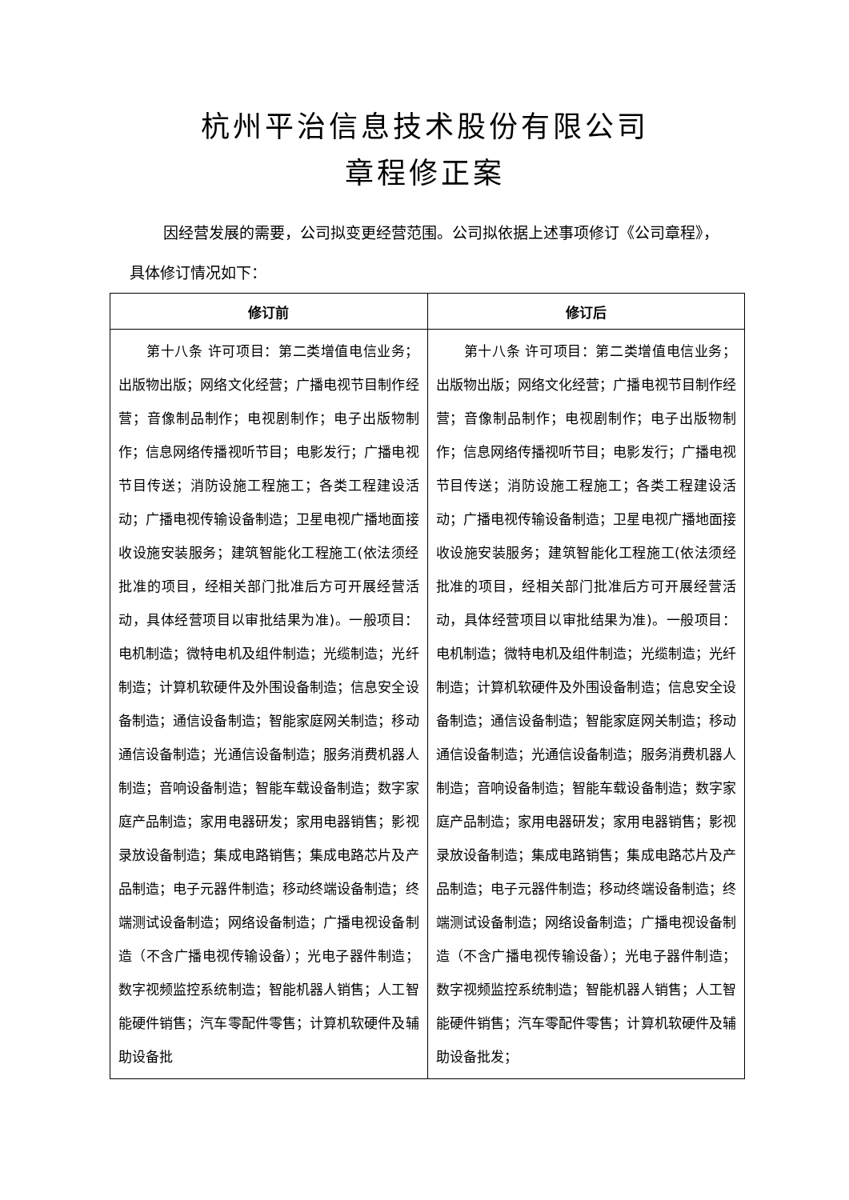杭州平治信息技术股份有限公司
章程修正案
因经营发展的需要，公司拟变更经营范围。公司拟依据上述事项修订《公司章程》，具体修订情况如下：
| 修订前 | 修订后 |
| --- | --- |
| 第十八条 许可项目：第二类增值电信业务；出版物出版；网络文化经营；广播电视节目制作经营；音像制品制作；电视剧制作；电子出版物制作；信息网络传播视听节目；电影发行；广播电视节目传送；消防设施工程施工；各类工程建设活动；广播电视传输设备制造；卫星电视广播地面接收设施安装服务；建筑智能化工程施工(依法须经批准的项目，经相关部门批准后方可开展经营活动，具体经营项目以审批结果为准)。一般项目：电机制造；微特电机及组件制造；光缆制造；光纤制造；计算机软硬件及外围设备制造；信息安全设备制造；通信设备制造；智能家庭网关制造；移动通信设备制造；光通信设备制造；服务消费机器人制造；音响设备制造；智能车载设备制造；数字家庭产品制造；家用电器研发；家用电器销售；影视录放设备制造；集成电路销售；集成电路芯片及产品制造；电子元器件制造；移动终端设备制造；终端测试设备制造；网络设备制造；广播电视设备制造（不含广播电视传输设备）；光电子器件制造；数字视频监控系统制造；智能机器人销售；人工智能硬件销售；汽车零配件零售；计算机软硬件及辅助设备批 | 第十八条 许可项目：第二类增值电信业务；出版物出版；网络文化经营；广播电视节目制作经营；音像制品制作；电视剧制作；电子出版物制作；信息网络传播视听节目；电影发行；广播电视节目传送；消防设施工程施工；各类工程建设活动；广播电视传输设备制造；卫星电视广播地面接收设施安装服务；建筑智能化工程施工(依法须经批准的项目，经相关部门批准后方可开展经营活动，具体经营项目以审批结果为准)。一般项目：电机制造；微特电机及组件制造；光缆制造；光纤制造；计算机软硬件及外围设备制造；信息安全设备制造；通信设备制造；智能家庭网关制造；移动通信设备制造；光通信设备制造；服务消费机器人制造；音响设备制造；智能车载设备制造；数字家庭产品制造；家用电器研发；家用电器销售；影视录放设备制造；集成电路销售；集成电路芯片及产品制造；电子元器件制造；移动终端设备制造；终端测试设备制造；网络设备制造；广播电视设备制造（不含广播电视传输设备）；光电子器件制造；数字视频监控系统制造；智能机器人销售；人工智能硬件销售；汽车零配件零售；计算机软硬件及辅助设备批发； |